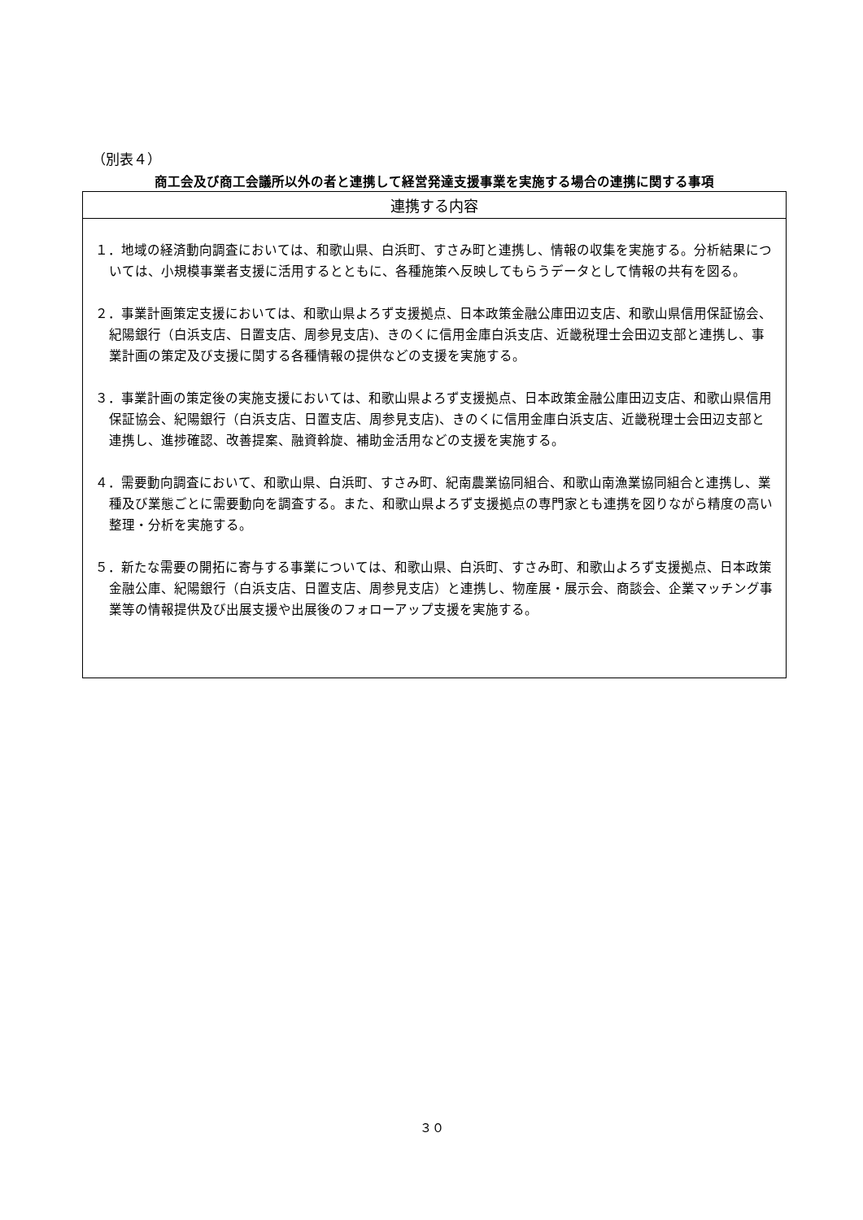（別表４）
商工会及び商工会議所以外の者と連携して経営発達支援事業を実施する場合の連携に関する事項
| 連携する内容 |
| --- |
| １．地域の経済動向調査においては、和歌山県、白浜町、すさみ町と連携し、情報の収集を実施する。分析結果については、小規模事業者支援に活用するとともに、各種施策へ反映してもらうデータとして情報の共有を図る。 ２．事業計画策定支援においては、和歌山県よろず支援拠点、日本政策金融公庫田辺支店、和歌山県信用保証協会、紀陽銀行（白浜支店、日置支店、周参見支店)、きのくに信用金庫白浜支店、近畿税理士会田辺支部と連携し、事業計画の策定及び支援に関する各種情報の提供などの支援を実施する。 ３．事業計画の策定後の実施支援においては、和歌山県よろず支援拠点、日本政策金融公庫田辺支店、和歌山県信用保証協会、紀陽銀行（白浜支店、日置支店、周参見支店)、きのくに信用金庫白浜支店、近畿税理士会田辺支部と連携し、進捗確認、改善提案、融資斡旋、補助金活用などの支援を実施する。 ４．需要動向調査において、和歌山県、白浜町、すさみ町、紀南農業協同組合、和歌山南漁業協同組合と連携し、業種及び業態ごとに需要動向を調査する。また、和歌山県よろず支援拠点の専門家とも連携を図りながら精度の高い整理・分析を実施する。 ５．新たな需要の開拓に寄与する事業については、和歌山県、白浜町、すさみ町、和歌山よろず支援拠点、日本政策金融公庫、紀陽銀行（白浜支店、日置支店、周参見支店）と連携し、物産展・展示会、商談会、企業マッチング事業等の情報提供及び出展支援や出展後のフォローアップ支援を実施する。 |
３０